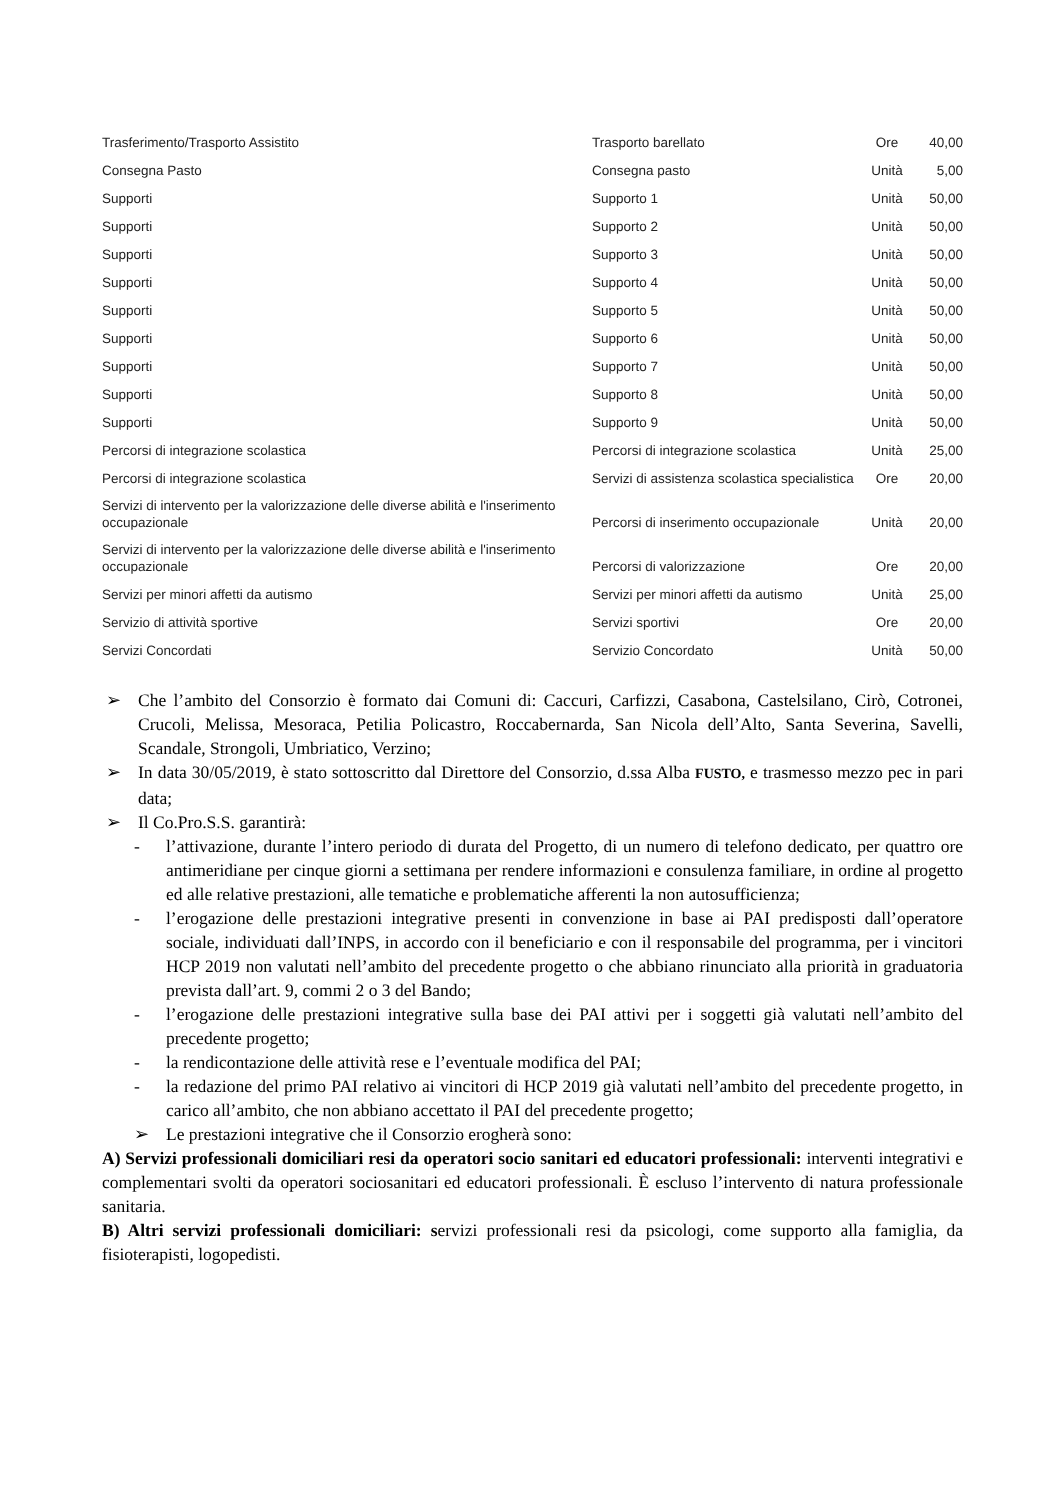| Trasferimento/Trasporto Assistito | Trasporto barellato | Ore | 40,00 |
| Consegna Pasto | Consegna pasto | Unità | 5,00 |
| Supporti | Supporto 1 | Unità | 50,00 |
| Supporti | Supporto 2 | Unità | 50,00 |
| Supporti | Supporto 3 | Unità | 50,00 |
| Supporti | Supporto 4 | Unità | 50,00 |
| Supporti | Supporto 5 | Unità | 50,00 |
| Supporti | Supporto 6 | Unità | 50,00 |
| Supporti | Supporto 7 | Unità | 50,00 |
| Supporti | Supporto 8 | Unità | 50,00 |
| Supporti | Supporto 9 | Unità | 50,00 |
| Percorsi di integrazione scolastica | Percorsi di integrazione scolastica | Unità | 25,00 |
| Percorsi di integrazione scolastica | Servizi di assistenza scolastica specialistica | Ore | 20,00 |
| Servizi di intervento per la valorizzazione delle diverse abilità e l'inserimento occupazionale | Percorsi di inserimento occupazionale | Unità | 20,00 |
| Servizi di intervento per la valorizzazione delle diverse abilità e l'inserimento occupazionale | Percorsi di valorizzazione | Ore | 20,00 |
| Servizi per minori affetti da autismo | Servizi per minori affetti da autismo | Unità | 25,00 |
| Servizio di attività sportive | Servizi sportivi | Ore | 20,00 |
| Servizi Concordati | Servizio Concordato | Unità | 50,00 |
➢ Che l’ambito del Consorzio è formato dai Comuni di: Caccuri, Carfizzi, Casabona, Castelsilano, Cirò, Cotronei, Crucoli, Melissa, Mesoraca, Petilia Policastro, Roccabernarda, San Nicola dell’Alto, Santa Severina, Savelli, Scandale, Strongoli, Umbriatico, Verzino;
➢ In data 30/05/2019, è stato sottoscritto dal Direttore del Consorzio, d.ssa Alba FUSTO, e trasmesso mezzo pec in pari data;
➢ Il Co.Pro.S.S. garantirà:
- l’attivazione, durante l’intero periodo di durata del Progetto, di un numero di telefono dedicato, per quattro ore antimeridiane per cinque giorni a settimana per rendere informazioni e consulenza familiare, in ordine al progetto ed alle relative prestazioni, alle tematiche e problematiche afferenti la non autosufficienza;
- l’erogazione delle prestazioni integrative presenti in convenzione in base ai PAI predisposti dall’operatore sociale, individuati dall’INPS, in accordo con il beneficiario e con il responsabile del programma, per i vincitori HCP 2019 non valutati nell’ambito del precedente progetto o che abbiano rinunciato alla priorità in graduatoria prevista dall’art. 9, commi 2 o 3 del Bando;
- l’erogazione delle prestazioni integrative sulla base dei PAI attivi per i soggetti già valutati nell’ambito del precedente progetto;
- la rendicontazione delle attività rese e l’eventuale modifica del PAI;
- la redazione del primo PAI relativo ai vincitori di HCP 2019 già valutati nell’ambito del precedente progetto, in carico all’ambito, che non abbiano accettato il PAI del precedente progetto;
➢ Le prestazioni integrative che il Consorzio erogherà sono:
A) Servizi professionali domiciliari resi da operatori socio sanitari ed educatori professionali: interventi integrativi e complementari svolti da operatori sociosanitari ed educatori professionali. È escluso l’intervento di natura professionale sanitaria.
B) Altri servizi professionali domiciliari: servizi professionali resi da psicologi, come supporto alla famiglia, da fisioterapisti, logopedisti.